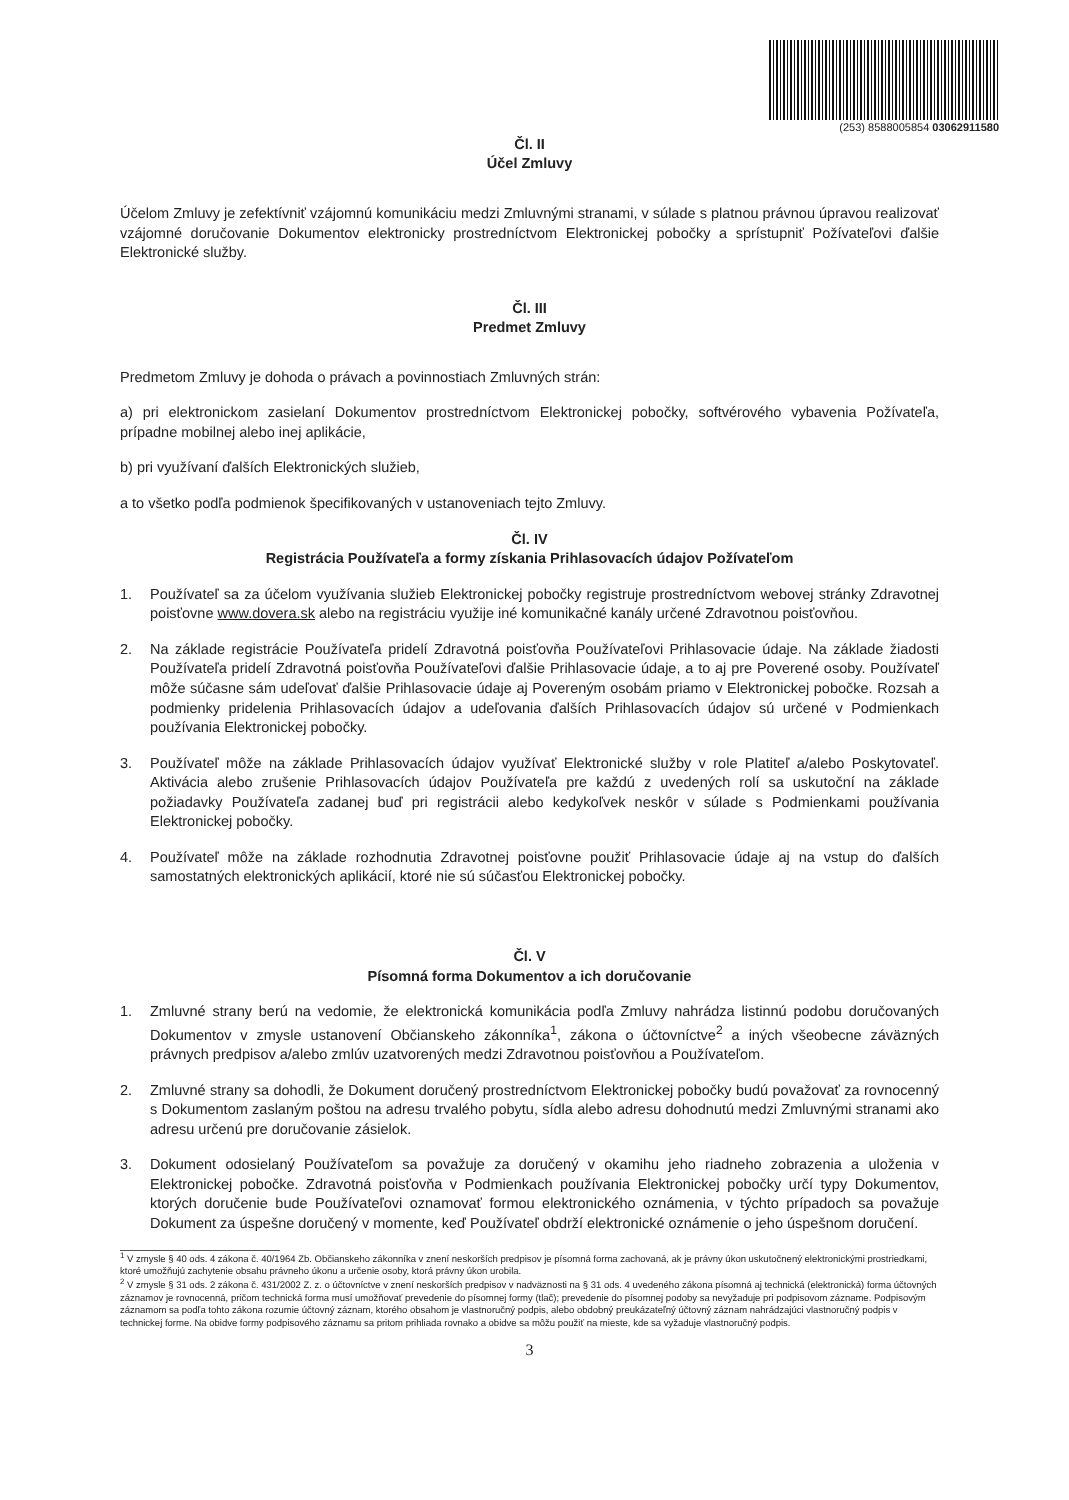(253) 8588005854 03062911580
Čl. II
Účel Zmluvy
Účelom Zmluvy je zefektívniť vzájomnú komunikáciu medzi Zmluvnými stranami, v súlade s platnou právnou úpravou realizovať vzájomné doručovanie Dokumentov elektronicky prostredníctvom Elektronickej pobočky a sprístupniť Požívateľovi ďalšie Elektronické služby.
Čl. III
Predmet Zmluvy
Predmetom Zmluvy je dohoda o právach a povinnostiach Zmluvných strán:
a) pri elektronickom zasielaní Dokumentov prostredníctvom Elektronickej pobočky, softvérového vybavenia Požívateľa, prípadne mobilnej alebo inej aplikácie,
b) pri využívaní ďalších Elektronických služieb,
a to všetko podľa podmienok špecifikovaných v ustanoveniach tejto Zmluvy.
Čl. IV
Registrácia Používateľa a formy získania Prihlasovacích údajov Požívateľom
1. Používateľ sa za účelom využívania služieb Elektronickej pobočky registruje prostredníctvom webovej stránky Zdravotnej poisťovne www.dovera.sk alebo na registráciu využije iné komunikačné kanály určené Zdravotnou poisťovňou.
2. Na základe registrácie Používateľa pridelí Zdravotná poisťovňa Používateľovi Prihlasovacie údaje. Na základe žiadosti Používateľa pridelí Zdravotná poisťovňa Používateľovi ďalšie Prihlasovacie údaje, a to aj pre Poverené osoby. Používateľ môže súčasne sám udeľovať ďalšie Prihlasovacie údaje aj Povereným osobám priamo v Elektronickej pobočke. Rozsah a podmienky pridelenia Prihlasovacích údajov a udeľovania ďalších Prihlasovacích údajov sú určené v Podmienkach používania Elektronickej pobočky.
3. Používateľ môže na základe Prihlasovacích údajov využívať Elektronické služby v role Platiteľ a/alebo Poskytovateľ. Aktivácia alebo zrušenie Prihlasovacích údajov Používateľa pre každú z uvedených rolí sa uskutoční na základe požiadavky Používateľa zadanej buď pri registrácii alebo kedykoľvek neskôr v súlade s Podmienkami používania Elektronickej pobočky.
4. Používateľ môže na základe rozhodnutia Zdravotnej poisťovne použiť Prihlasovacie údaje aj na vstup do ďalších samostatných elektronických aplikácií, ktoré nie sú súčasťou Elektronickej pobočky.
Čl. V
Písomná forma Dokumentov a ich doručovanie
1. Zmluvné strany berú na vedomie, že elektronická komunikácia podľa Zmluvy nahrádza listinnú podobu doručovaných Dokumentov v zmysle ustanovení Občianskeho zákonníka<sup>1</sup>, zákona o účtovníctve<sup>2</sup> a iných všeobecne záväzných právnych predpisov a/alebo zmlúv uzatvorených medzi Zdravotnou poisťovňou a Používateľom.
2. Zmluvné strany sa dohodli, že Dokument doručený prostredníctvom Elektronickej pobočky budú považovať za rovnocenný s Dokumentom zaslaným poštou na adresu trvalého pobytu, sídla alebo adresu dohodnutú medzi Zmluvnými stranami ako adresu určenú pre doručovanie zásielok.
3. Dokument odosielaný Používateľom sa považuje za doručený v okamihu jeho riadneho zobrazenia a uloženia v Elektronickej pobočke. Zdravotná poisťovňa v Podmienkach používania Elektronickej pobočky určí typy Dokumentov, ktorých doručenie bude Používateľovi oznamovať formou elektronického oznámenia, v týchto prípadoch sa považuje Dokument za úspešne doručený v momente, keď Používateľ obdrží elektronické oznámenie o jeho úspešnom doručení.
<sup>1</sup> V zmysle § 40 ods. 4 zákona č. 40/1964 Zb. Občianskeho zákonníka v znení neskorších predpisov je písomná forma zachovaná, ak je právny úkon uskutočnený elektronickými prostriedkami, ktoré umožňujú zachytenie obsahu právneho úkonu a určenie osoby, ktorá právny úkon urobila.
<sup>2</sup> V zmysle § 31 ods. 2 zákona č. 431/2002 Z. z. o účtovníctve v znení neskorších predpisov v nadväznosti na § 31 ods. 4 uvedeného zákona písomná aj technická (elektronická) forma účtovných záznamov je rovnocenná, pričom technická forma musí umožňovať prevedenie do písomnej formy (tlač); prevedenie do písomnej podoby sa nevyžaduje pri podpisovom zázname. Podpisovým záznamom sa podľa tohto zákona rozumie účtovný záznam, ktorého obsahom je vlastnoručný podpis, alebo obdobný preukázateľný účtovný záznam nahrádzajúci vlastnoručný podpis v technickej forme. Na obidve formy podpisového záznamu sa pritom prihliada rovnako a obidve sa môžu použiť na mieste, kde sa vyžaduje vlastnoručný podpis.
3